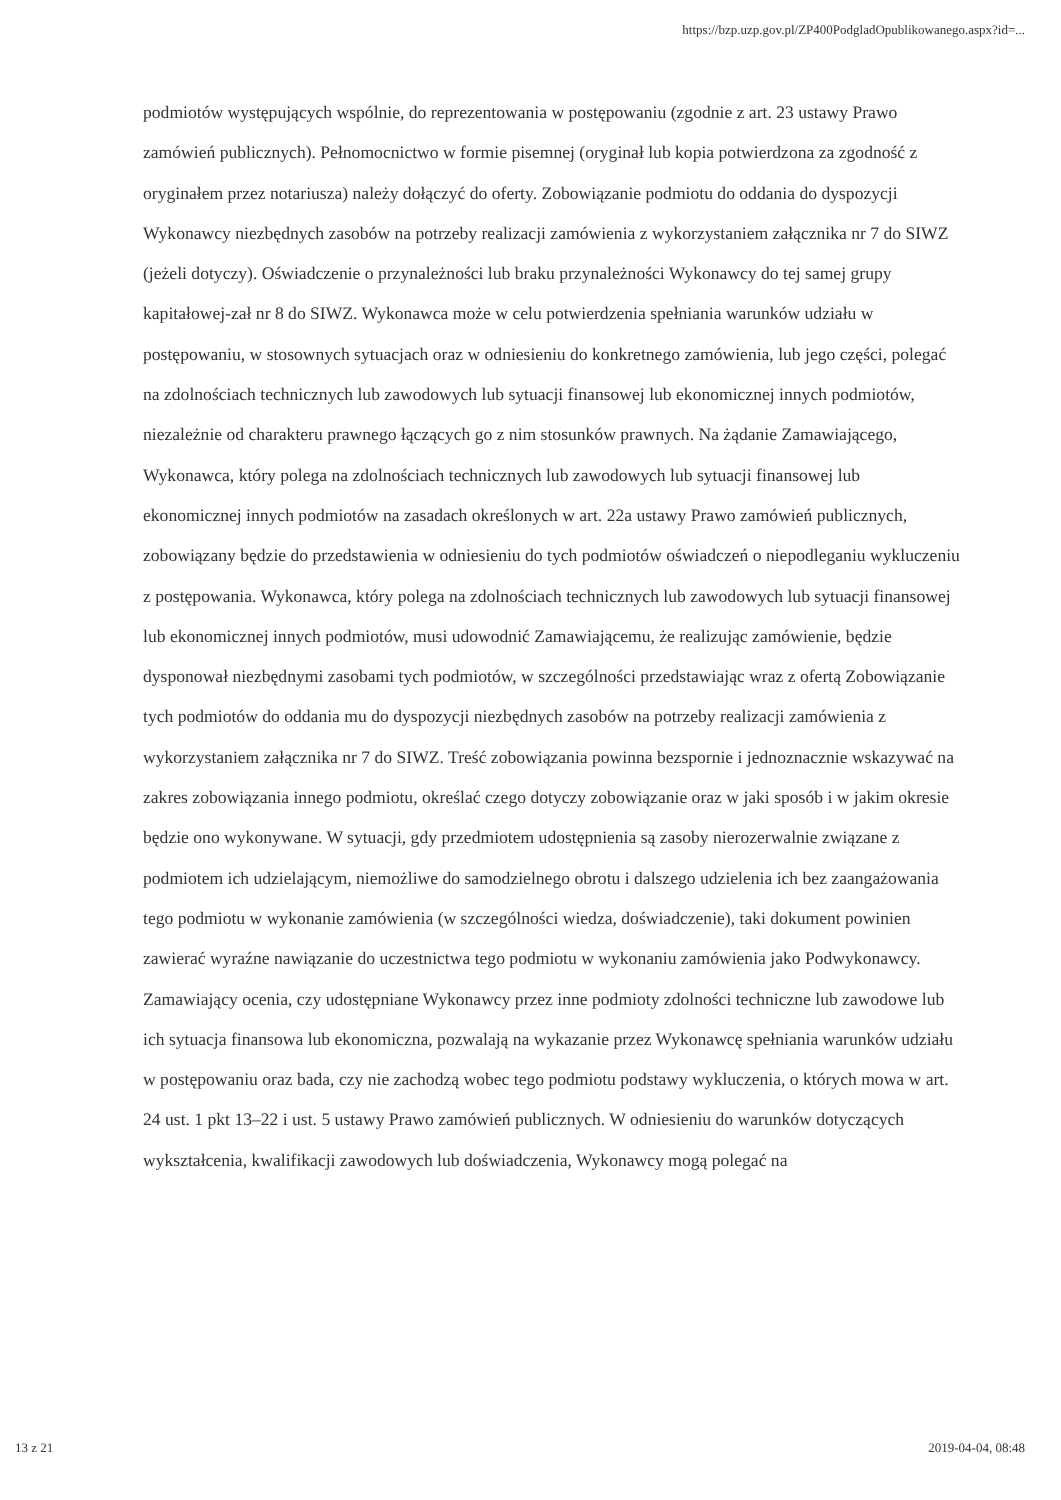https://bzp.uzp.gov.pl/ZP400PodgladOpublikowanego.aspx?id=...
podmiotów występujących wspólnie, do reprezentowania w postępowaniu (zgodnie z art. 23 ustawy Prawo zamówień publicznych). Pełnomocnictwo w formie pisemnej (oryginał lub kopia potwierdzona za zgodność z oryginałem przez notariusza) należy dołączyć do oferty. Zobowiązanie podmiotu do oddania do dyspozycji Wykonawcy niezbędnych zasobów na potrzeby realizacji zamówienia z wykorzystaniem załącznika nr 7 do SIWZ (jeżeli dotyczy). Oświadczenie o przynależności lub braku przynależności Wykonawcy do tej samej grupy kapitałowej-zał nr 8 do SIWZ. Wykonawca może w celu potwierdzenia spełniania warunków udziału w postępowaniu, w stosownych sytuacjach oraz w odniesieniu do konkretnego zamówienia, lub jego części, polegać na zdolnościach technicznych lub zawodowych lub sytuacji finansowej lub ekonomicznej innych podmiotów, niezależnie od charakteru prawnego łączących go z nim stosunków prawnych. Na żądanie Zamawiającego, Wykonawca, który polega na zdolnościach technicznych lub zawodowych lub sytuacji finansowej lub ekonomicznej innych podmiotów na zasadach określonych w art. 22a ustawy Prawo zamówień publicznych, zobowiązany będzie do przedstawienia w odniesieniu do tych podmiotów oświadczeń o niepodleganiu wykluczeniu z postępowania. Wykonawca, który polega na zdolnościach technicznych lub zawodowych lub sytuacji finansowej lub ekonomicznej innych podmiotów, musi udowodnić Zamawiającemu, że realizując zamówienie, będzie dysponował niezbędnymi zasobami tych podmiotów, w szczególności przedstawiając wraz z ofertą Zobowiązanie tych podmiotów do oddania mu do dyspozycji niezbędnych zasobów na potrzeby realizacji zamówienia z wykorzystaniem załącznika nr 7 do SIWZ. Treść zobowiązania powinna bezspornie i jednoznacznie wskazywać na zakres zobowiązania innego podmiotu, określać czego dotyczy zobowiązanie oraz w jaki sposób i w jakim okresie będzie ono wykonywane. W sytuacji, gdy przedmiotem udostępnienia są zasoby nierozerwalnie związane z podmiotem ich udzielającym, niemożliwe do samodzielnego obrotu i dalszego udzielenia ich bez zaangażowania tego podmiotu w wykonanie zamówienia (w szczególności wiedza, doświadczenie), taki dokument powinien zawierać wyraźne nawiązanie do uczestnictwa tego podmiotu w wykonaniu zamówienia jako Podwykonawcy. Zamawiający ocenia, czy udostępniane Wykonawcy przez inne podmioty zdolności techniczne lub zawodowe lub ich sytuacja finansowa lub ekonomiczna, pozwalają na wykazanie przez Wykonawcę spełniania warunków udziału w postępowaniu oraz bada, czy nie zachodzą wobec tego podmiotu podstawy wykluczenia, o których mowa w art. 24 ust. 1 pkt 13–22 i ust. 5 ustawy Prawo zamówień publicznych. W odniesieniu do warunków dotyczących wykształcenia, kwalifikacji zawodowych lub doświadczenia, Wykonawcy mogą polegać na
13 z 21 2019-04-04, 08:48